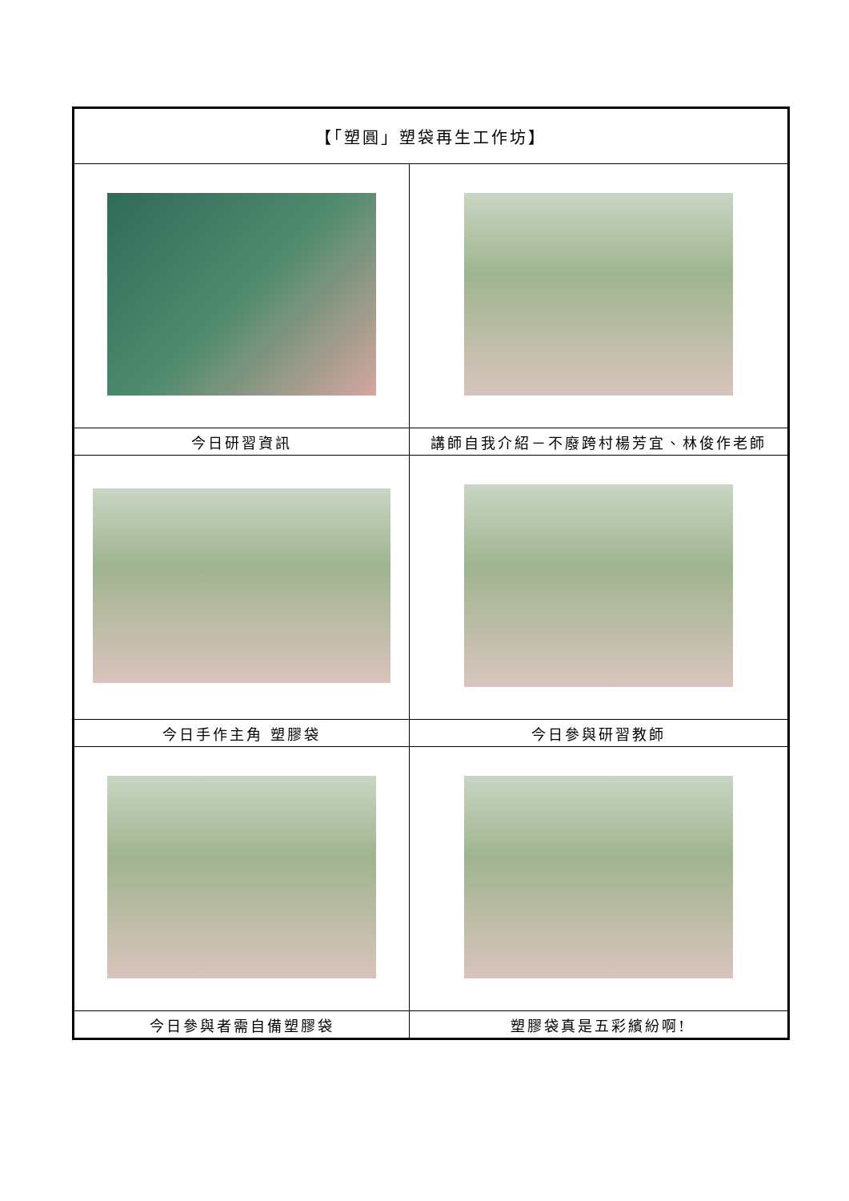| 【「塑圓」塑袋再生工作坊】 | |
| 今日研習資訊 | 講師自我介紹－不廢跨村楊芳宜、林俊作老師 |
| 今日手作主角 塑膠袋 | 今日參與研習教師 |
| 今日參與者需自備塑膠袋 | 塑膠袋真是五彩繽紛啊! |